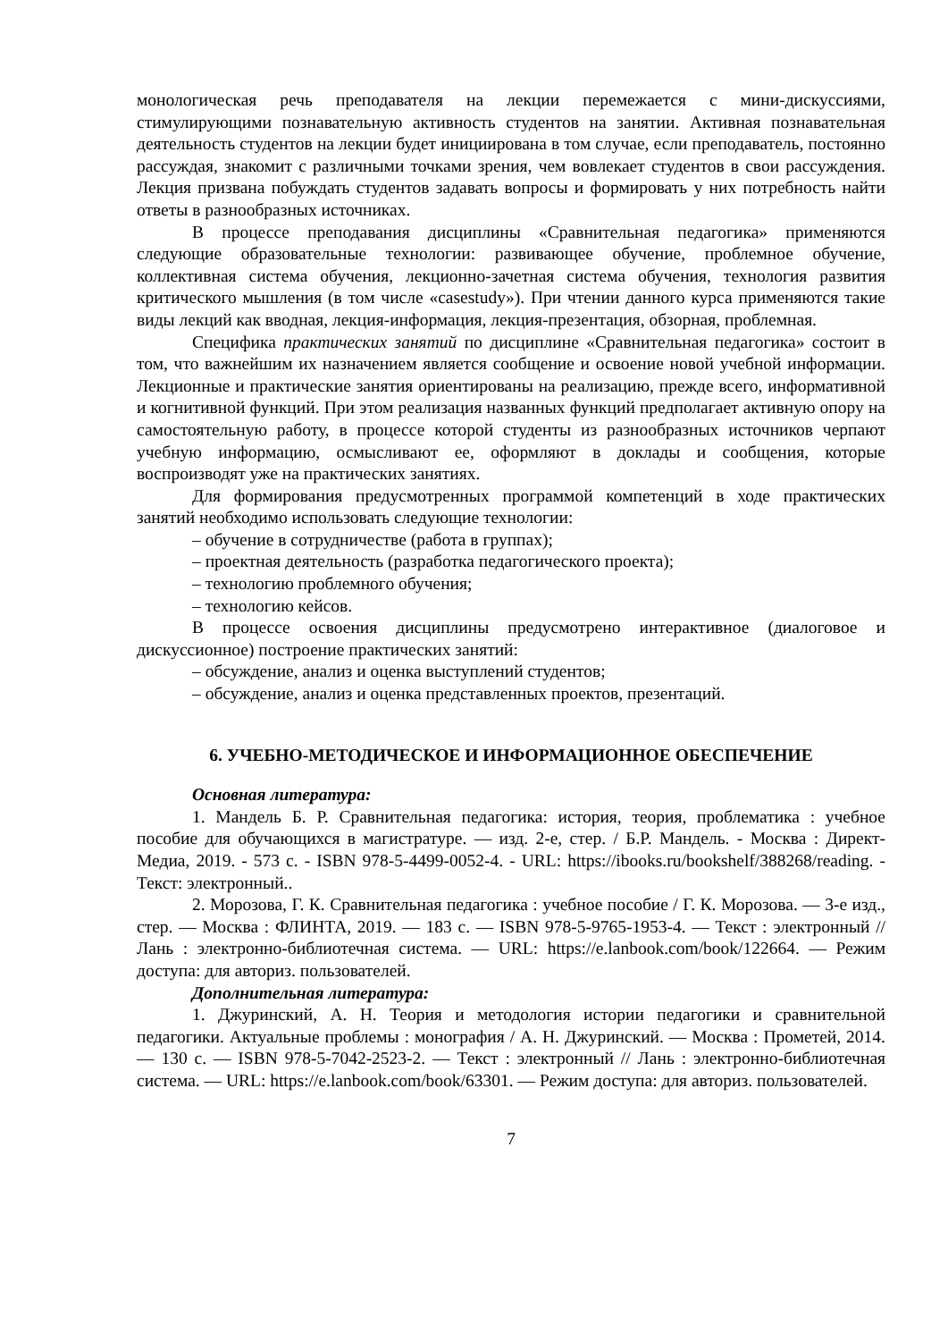монологическая речь преподавателя на лекции перемежается с мини-дискуссиями, стимулирующими познавательную активность студентов на занятии. Активная познавательная деятельность студентов на лекции будет инициирована в том случае, если преподаватель, постоянно рассуждая, знакомит с различными точками зрения, чем вовлекает студентов в свои рассуждения. Лекция призвана побуждать студентов задавать вопросы и формировать у них потребность найти ответы в разнообразных источниках.
В процессе преподавания дисциплины «Сравнительная педагогика» применяются следующие образовательные технологии: развивающее обучение, проблемное обучение, коллективная система обучения, лекционно-зачетная система обучения, технология развития критического мышления (в том числе «casestudy»). При чтении данного курса применяются такие виды лекций как вводная, лекция-информация, лекция-презентация, обзорная, проблемная.
Специфика практических занятий по дисциплине «Сравнительная педагогика» состоит в том, что важнейшим их назначением является сообщение и освоение новой учебной информации. Лекционные и практические занятия ориентированы на реализацию, прежде всего, информативной и когнитивной функций. При этом реализация названных функций предполагает активную опору на самостоятельную работу, в процессе которой студенты из разнообразных источников черпают учебную информацию, осмысливают ее, оформляют в доклады и сообщения, которые воспроизводят уже на практических занятиях.
Для формирования предусмотренных программой компетенций в ходе практических занятий необходимо использовать следующие технологии:
– обучение в сотрудничестве (работа в группах);
– проектная деятельность (разработка педагогического проекта);
– технологию проблемного обучения;
– технологию кейсов.
В процессе освоения дисциплины предусмотрено интерактивное (диалоговое и дискуссионное) построение практических занятий:
– обсуждение, анализ и оценка выступлений студентов;
– обсуждение, анализ и оценка представленных проектов, презентаций.
6. УЧЕБНО-МЕТОДИЧЕСКОЕ И ИНФОРМАЦИОННОЕ ОБЕСПЕЧЕНИЕ
Основная литература:
1. Мандель Б. Р. Сравнительная педагогика: история, теория, проблематика : учебное пособие для обучающихся в магистратуре. — изд. 2-е, стер. / Б.Р. Мандель. - Москва : Директ-Медиа, 2019. - 573 с. - ISBN 978-5-4499-0052-4. - URL: https://ibooks.ru/bookshelf/388268/reading. - Текст: электронный..
2. Морозова, Г. К. Сравнительная педагогика : учебное пособие / Г. К. Морозова. — 3-е изд., стер. — Москва : ФЛИНТА, 2019. — 183 с. — ISBN 978-5-9765-1953-4. — Текст : электронный // Лань : электронно-библиотечная система. — URL: https://e.lanbook.com/book/122664. — Режим доступа: для авториз. пользователей.
Дополнительная литература:
1. Джуринский, А. Н. Теория и методология истории педагогики и сравнительной педагогики. Актуальные проблемы : монография / А. Н. Джуринский. — Москва : Прометей, 2014. — 130 с. — ISBN 978-5-7042-2523-2. — Текст : электронный // Лань : электронно-библиотечная система. — URL: https://e.lanbook.com/book/63301. — Режим доступа: для авториз. пользователей.
7